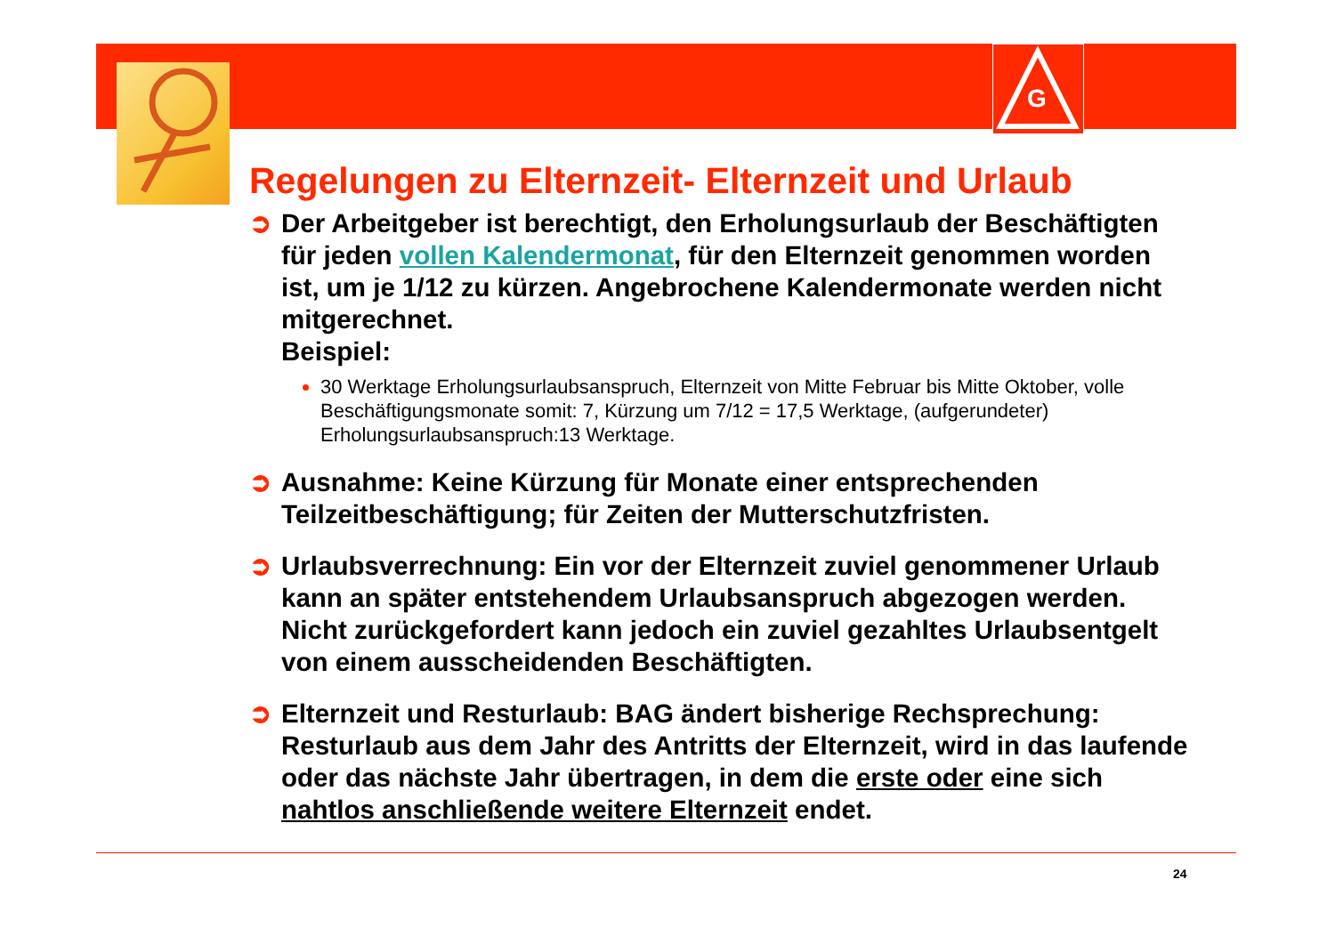G
Regelungen zu Elternzeit- Elternzeit und Urlaub
➲ Der Arbeitgeber ist berechtigt, den Erholungsurlaub der Beschäftigten für jeden vollen Kalendermonat, für den Elternzeit genommen worden ist, um je 1/12 zu kürzen. Angebrochene Kalendermonate werden nicht mitgerechnet.
Beispiel:
30 Werktage Erholungsurlaubsanspruch, Elternzeit von Mitte Februar bis Mitte Oktober, volle Beschäftigungsmonate somit: 7, Kürzung um 7/12 = 17,5 Werktage, (aufgerundeter) Erholungsurlaubsanspruch:13 Werktage.
➲ Ausnahme: Keine Kürzung für Monate einer entsprechenden Teilzeitbeschäftigung; für Zeiten der Mutterschutzfristen.
➲ Urlaubsverrechnung: Ein vor der Elternzeit zuviel genommener Urlaub kann an später entstehendem Urlaubsanspruch abgezogen werden.
Nicht zurückgefordert kann jedoch ein zuviel gezahltes Urlaubsentgelt von einem ausscheidenden Beschäftigten.
➲ Elternzeit und Resturlaub: BAG ändert bisherige Rechsprechung: Resturlaub aus dem Jahr des Antritts der Elternzeit, wird in das laufende oder das nächste Jahr übertragen, in dem die erste oder eine sich nahtlos anschließende weitere Elternzeit endet.
24